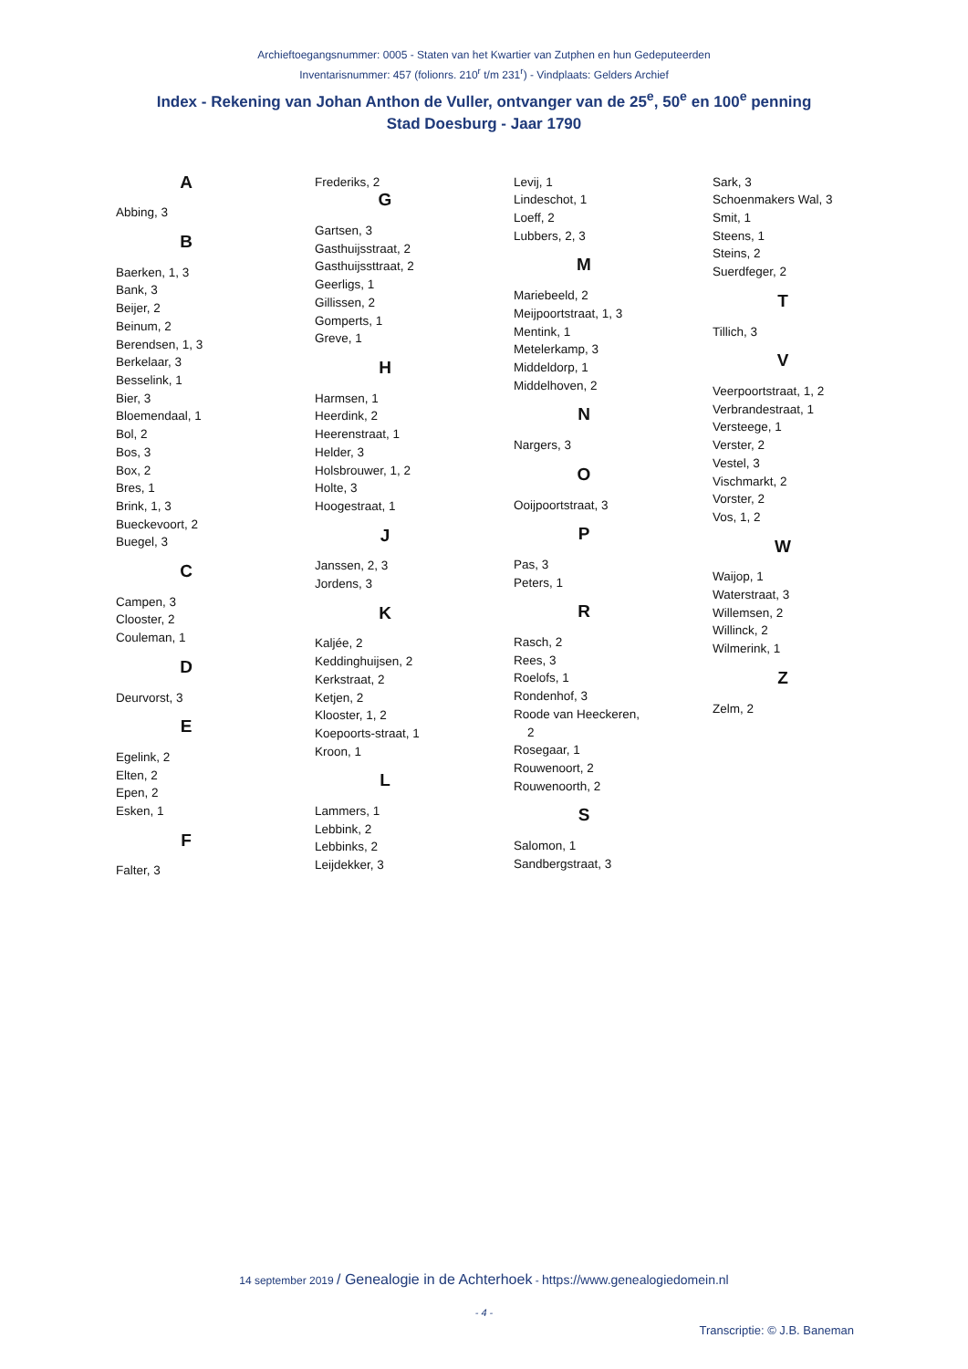Archieftoegangsnummer: 0005 - Staten van het Kwartier van Zutphen en hun Gedeputeerden
Inventarisnummer: 457 (folionrs. 210<sup>r</sup> t/m 231<sup>r</sup>) - Vindplaats: Gelders Archief
Index - Rekening van Johan Anthon de Vuller, ontvanger van de 25<sup>e</sup>, 50<sup>e</sup> en 100<sup>e</sup> penning
Stad Doesburg - Jaar 1790
A
Abbing, 3
B
Baerken, 1, 3
Bank, 3
Beijer, 2
Beinum, 2
Berendsen, 1, 3
Berkelaar, 3
Besselink, 1
Bier, 3
Bloemendaal, 1
Bol, 2
Bos, 3
Box, 2
Bres, 1
Brink, 1, 3
Bueckevoort, 2
Buegel, 3
C
Campen, 3
Clooster, 2
Couleman, 1
D
Deurvorst, 3
E
Egelink, 2
Elten, 2
Epen, 2
Esken, 1
F
Falter, 3
Frederiks, 2
G
Gartsen, 3
Gasthuijsstraat, 2
Gasthuijssttraat, 2
Geerligs, 1
Gillissen, 2
Gomperts, 1
Greve, 1
H
Harmsen, 1
Heerdink, 2
Heerenstraat, 1
Helder, 3
Holsbrouwer, 1, 2
Holte, 3
Hoogestraat, 1
J
Janssen, 2, 3
Jordens, 3
K
Kaljée, 2
Keddinghuijsen, 2
Kerkstraat, 2
Ketjen, 2
Klooster, 1, 2
Koepoorts-straat, 1
Kroon, 1
L
Lammers, 1
Lebbink, 2
Lebbinks, 2
Leijdekker, 3
Levij, 1
Lindeschot, 1
Loeff, 2
Lubbers, 2, 3
M
Mariebeeld, 2
Meijpoortstraat, 1, 3
Mentink, 1
Metelerkamp, 3
Middeldorp, 1
Middelhoven, 2
N
Nargers, 3
O
Ooijpoortstraat, 3
P
Pas, 3
Peters, 1
R
Rasch, 2
Rees, 3
Roelofs, 1
Rondenhof, 3
Roode van Heeckeren,
2
Rosegaar, 1
Rouwenoort, 2
Rouwenoorth, 2
S
Salomon, 1
Sandbergstraat, 3
Sark, 3
Schoenmakers Wal, 3
Smit, 1
Steens, 1
Steins, 2
Suerdfeger, 2
T
Tillich, 3
V
Veerpoortstraat, 1, 2
Verbrandestraat, 1
Versteege, 1
Verster, 2
Vestel, 3
Vischmarkt, 2
Vorster, 2
Vos, 1, 2
W
Waijop, 1
Waterstraat, 3
Willemsen, 2
Willinck, 2
Wilmerink, 1
Z
Zelm, 2
14 september 2019 / Genealogie in de Achterhoek - https://www.genealogiedomein.nl
- 4 -
Transcriptie: © J.B. Baneman